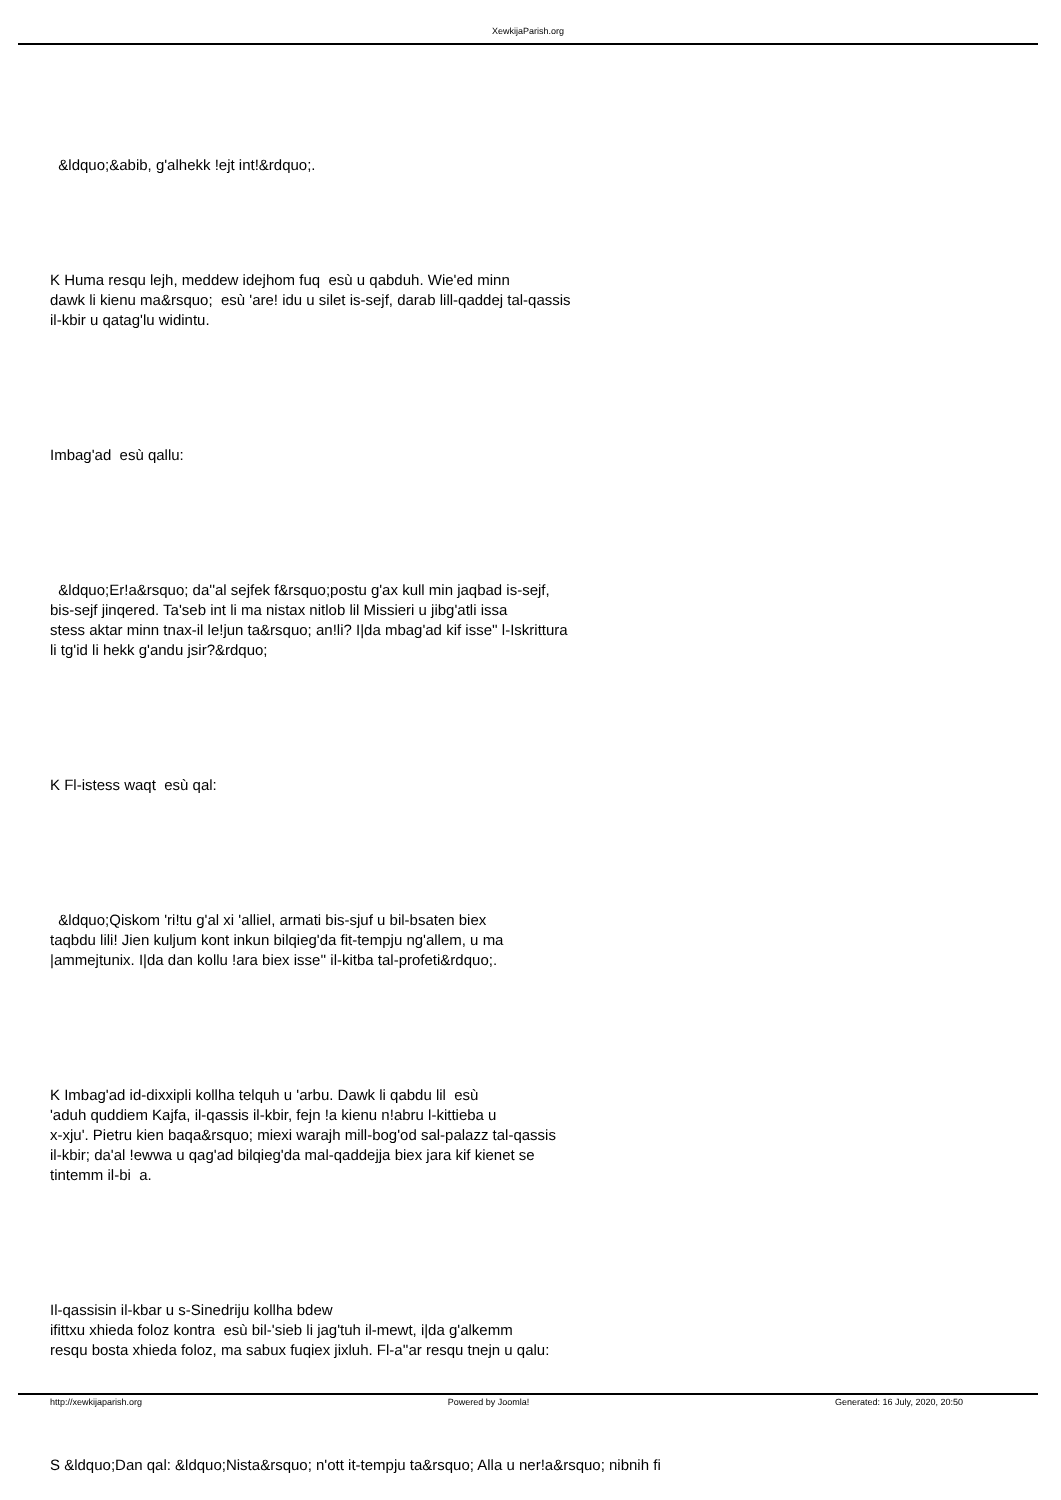XewkijaParish.org
&ldquo;&abib, g'alhekk !ejt int!&rdquo;.
K Huma resqu lejh, meddew idejhom fuq esù u qabduh. Wie'ed minn
dawk li kienu ma&rsquo; esù 'are! idu u silet is-sejf, darab lill-qaddej tal-qassis
il-kbir u qatag'lu widintu.
Imbag'ad esù qallu:
&ldquo;Er!a&rsquo; da''al sejfek f&rsquo;postu g'ax kull min jaqbad is-sejf,
bis-sejf jinqered. Ta'seb int li ma nistax nitlob lil Missieri u jibg'atli issa
stess aktar minn tnax-il le!jun ta&rsquo; an!li? I|da mbag'ad kif isse'' l-Iskrittura
li tg'id li hekk g'andu jsir?&rdquo;
K Fl-istess waqt esù qal:
&ldquo;Qiskom 'ri!tu g'al xi 'alliel, armati bis-sjuf u bil-bsaten biex
taqbdu lili! Jien kuljum kont inkun bilqieg'da fit-tempju ng'allem, u ma
|ammejtunix. I|da dan kollu !ara biex isse'' il-kitba tal-profeti&rdquo;.
K Imbag'ad id-dixxipli kollha telquh u 'arbu. Dawk li qabdu lil esù
'aduh quddiem Kajfa, il-qassis il-kbir, fejn !a kienu n!abru l-kittieba u
x-xju'. Pietru kien baqa&rsquo; miexi warajh mill-bog'od sal-palazz tal-qassis
il-kbir; da'al !ewwa u qag'ad bilqieg'da mal-qaddejja biex jara kif kienet se
tintemm il-bi a.
Il-qassisin il-kbar u s-Sinedriju kollha bdew
ifittxu xhieda foloz kontra esù bil-'sieb li jag'tuh il-mewt, i|da g'alkemm
resqu bosta xhieda foloz, ma sabux fuqiex jixluh. Fl-a''ar resqu tnejn u qalu:
S &ldquo;Dan qal: &ldquo;Nista&rsquo; n'ott it-tempju ta&rsquo; Alla u ner!a&rsquo; nibnih fi
http://xewkijaparish.org Powered by Joomla! Generated: 16 July, 2020, 20:50